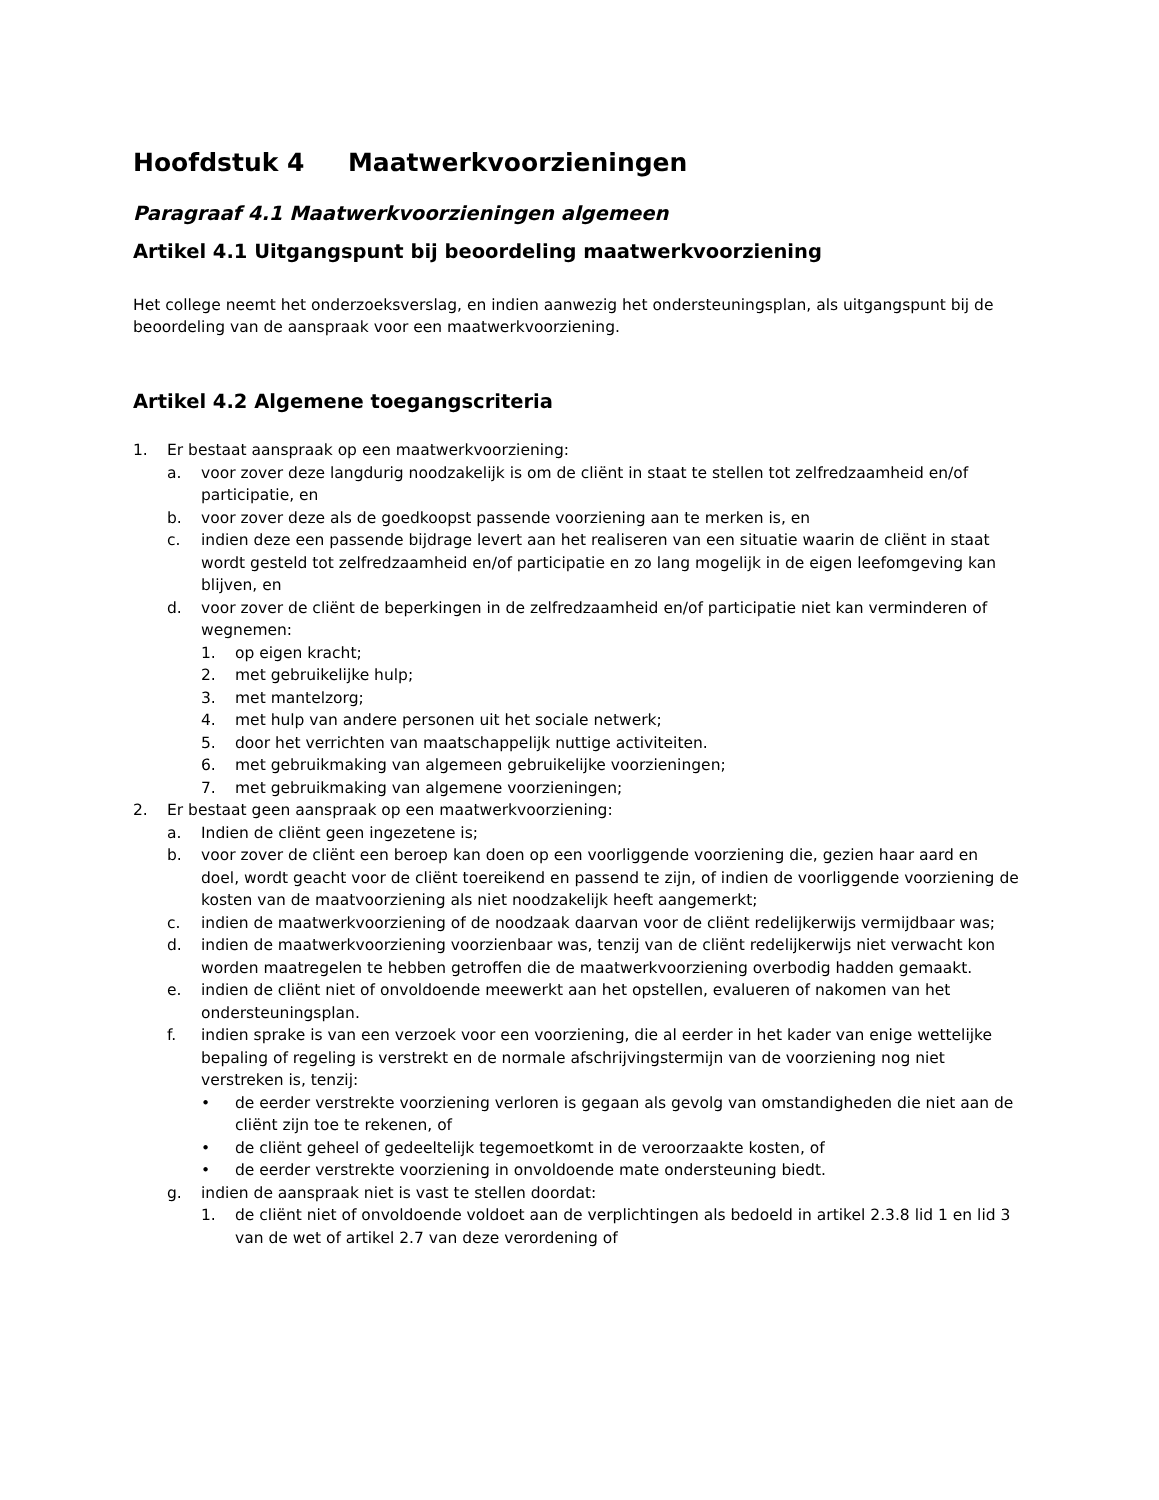Hoofdstuk 4 Maatwerkvoorzieningen
Paragraaf 4.1 Maatwerkvoorzieningen algemeen
Artikel 4.1 Uitgangspunt bij beoordeling maatwerkvoorziening
Het college neemt het onderzoeksverslag, en indien aanwezig het ondersteuningsplan, als uitgangspunt bij de beoordeling van de aanspraak voor een maatwerkvoorziening.
Artikel 4.2 Algemene toegangscriteria
1. Er bestaat aanspraak op een maatwerkvoorziening:
a. voor zover deze langdurig noodzakelijk is om de cliënt in staat te stellen tot zelfredzaamheid en/of participatie, en
b. voor zover deze als de goedkoopst passende voorziening aan te merken is, en
c. indien deze een passende bijdrage levert aan het realiseren van een situatie waarin de cliënt in staat wordt gesteld tot zelfredzaamheid en/of participatie en zo lang mogelijk in de eigen leefomgeving kan blijven, en
d. voor zover de cliënt de beperkingen in de zelfredzaamheid en/of participatie niet kan verminderen of wegnemen:
1. op eigen kracht;
2. met gebruikelijke hulp;
3. met mantelzorg;
4. met hulp van andere personen uit het sociale netwerk;
5. door het verrichten van maatschappelijk nuttige activiteiten.
6. met gebruikmaking van algemeen gebruikelijke voorzieningen;
7. met gebruikmaking van algemene voorzieningen;
2. Er bestaat geen aanspraak op een maatwerkvoorziening:
a. Indien de cliënt geen ingezetene is;
b. voor zover de cliënt een beroep kan doen op een voorliggende voorziening die, gezien haar aard en doel, wordt geacht voor de cliënt toereikend en passend te zijn, of indien de voorliggende voorziening de kosten van de maatvoorziening als niet noodzakelijk heeft aangemerkt;
c. indien de maatwerkvoorziening of de noodzaak daarvan voor de cliënt redelijkerwijs vermijdbaar was;
d. indien de maatwerkvoorziening voorzienbaar was, tenzij van de cliënt redelijkerwijs niet verwacht kon worden maatregelen te hebben getroffen die de maatwerkvoorziening overbodig hadden gemaakt.
e. indien de cliënt niet of onvoldoende meewerkt aan het opstellen, evalueren of nakomen van het ondersteuningsplan.
f. indien sprake is van een verzoek voor een voorziening, die al eerder in het kader van enige wettelijke bepaling of regeling is verstrekt en de normale afschrijvingstermijn van de voorziening nog niet verstreken is, tenzij:
• de eerder verstrekte voorziening verloren is gegaan als gevolg van omstandigheden die niet aan de cliënt zijn toe te rekenen, of
• de cliënt geheel of gedeeltelijk tegemoetkomt in de veroorzaakte kosten, of
• de eerder verstrekte voorziening in onvoldoende mate ondersteuning biedt.
g. indien de aanspraak niet is vast te stellen doordat:
1. de cliënt niet of onvoldoende voldoet aan de verplichtingen als bedoeld in artikel 2.3.8 lid 1 en lid 3 van de wet of artikel 2.7 van deze verordening of